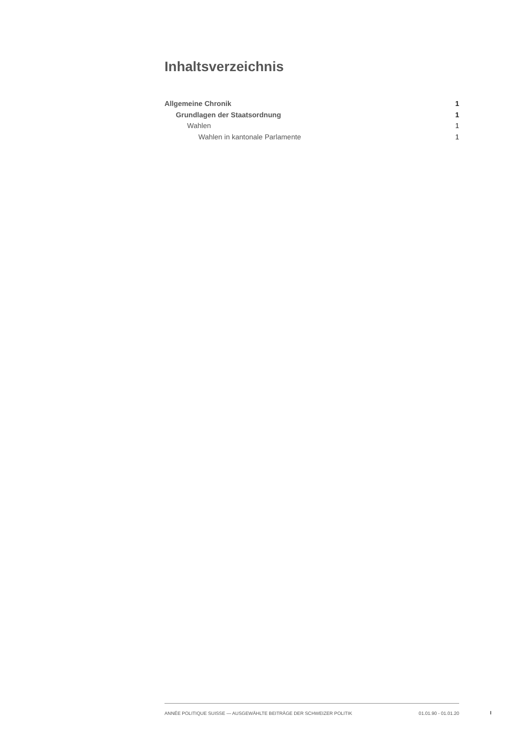Inhaltsverzeichnis
Allgemeine Chronik 1
Grundlagen der Staatsordnung 1
Wahlen 1
Wahlen in kantonale Parlamente 1
ANNÉE POLITIQUE SUISSE — AUSGEWÄHLTE BEITRÄGE DER SCHWEIZER POLITIK 01.01.90 - 01.01.20
I